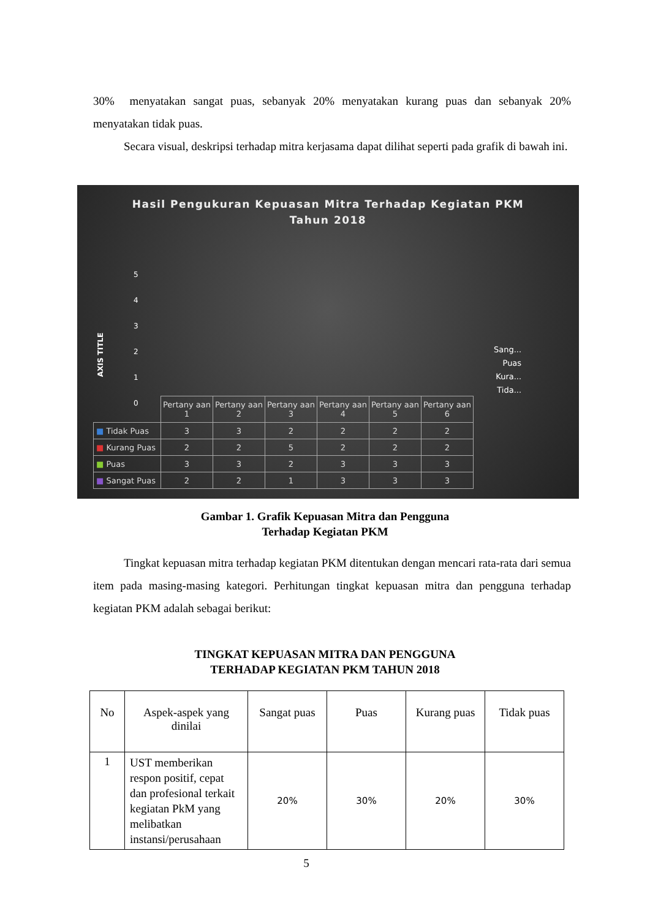30% menyatakan sangat puas, sebanyak 20% menyatakan kurang puas dan sebanyak 20% menyatakan tidak puas.
Secara visual, deskripsi terhadap mitra kerjasama dapat dilihat seperti pada grafik di bawah ini.
Hasil Pengukuran Kepuasan Mitra Terhadap Kegiatan PKM
Tahun 2018
5
4
3
2
1
0
AXIS TITLE
Sang...
Puas
Kura...
Tida...
| | Pertany aan 1 | Pertany aan 2 | Pertany aan 3 | Pertany aan 4 | Pertany aan 5 | Pertany aan 6 |
| ■ Tidak Puas | 3 | 3 | 2 | 2 | 2 | 2 |
| ■ Kurang Puas | 2 | 2 | 5 | 2 | 2 | 2 |
| ■ Puas | 3 | 3 | 2 | 3 | 3 | 3 |
| ■ Sangat Puas | 2 | 2 | 1 | 3 | 3 | 3 |
Gambar 1. Grafik Kepuasan Mitra dan Pengguna
Terhadap Kegiatan PKM
Tingkat kepuasan mitra terhadap kegiatan PKM ditentukan dengan mencari rata-rata dari semua item pada masing-masing kategori. Perhitungan tingkat kepuasan mitra dan pengguna terhadap kegiatan PKM adalah sebagai berikut:
TINGKAT KEPUASAN MITRA DAN PENGGUNA
TERHADAP KEGIATAN PKM TAHUN 2018
| No | Aspek-aspek yang dinilai | Sangat puas | Puas | Kurang puas | Tidak puas |
| --- | --- | --- | --- | --- | --- |
| 1 | UST memberikan respon positif, cepat dan profesional terkait kegiatan PkM yang melibatkan instansi/perusahaan | 20% | 30% | 20% | 30% |
5